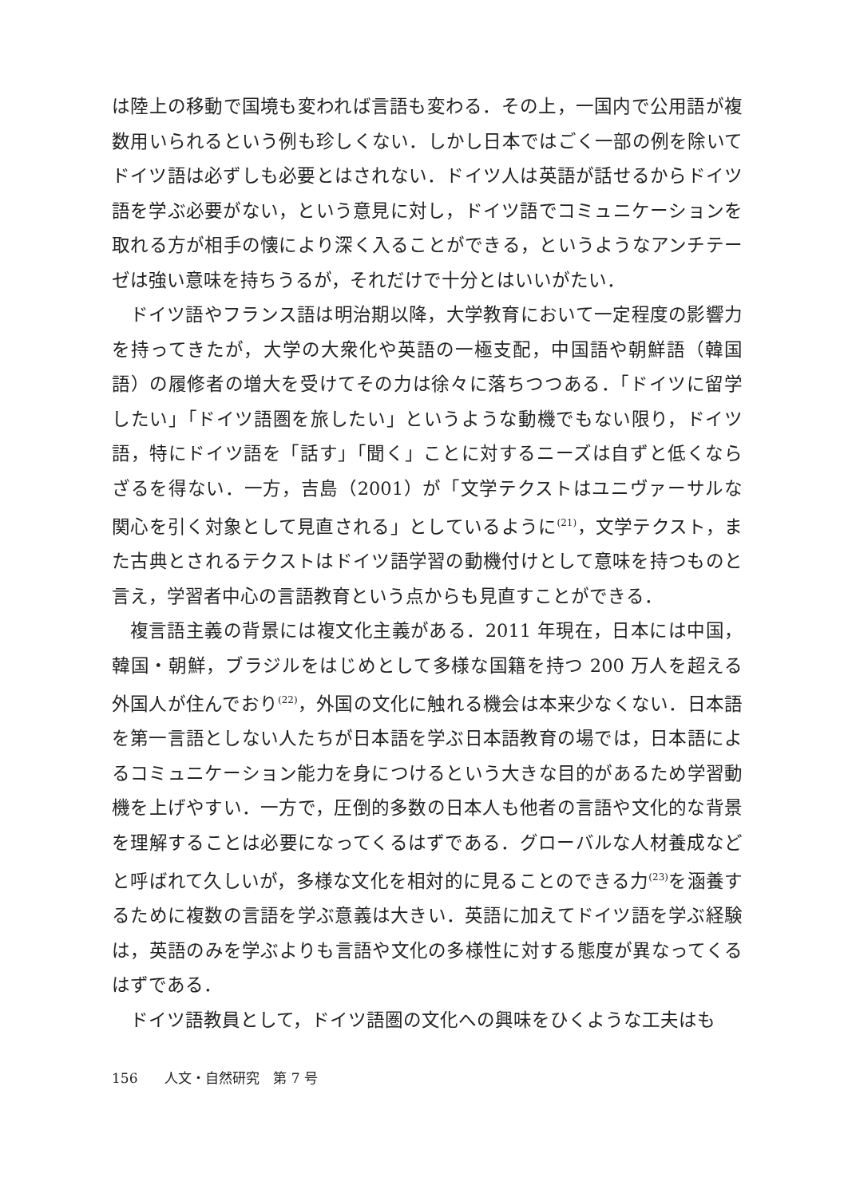は陸上の移動で国境も変われば言語も変わる．その上，一国内で公用語が複数用いられるという例も珍しくない．しかし日本ではごく一部の例を除いてドイツ語は必ずしも必要とはされない．ドイツ人は英語が話せるからドイツ語を学ぶ必要がない，という意見に対し，ドイツ語でコミュニケーションを取れる方が相手の懐により深く入ることができる，というようなアンチテーゼは強い意味を持ちうるが，それだけで十分とはいいがたい．
ドイツ語やフランス語は明治期以降，大学教育において一定程度の影響力を持ってきたが，大学の大衆化や英語の一極支配，中国語や朝鮮語（韓国語）の履修者の増大を受けてその力は徐々に落ちつつある．「ドイツに留学したい」「ドイツ語圏を旅したい」というような動機でもない限り，ドイツ語，特にドイツ語を「話す」「聞く」ことに対するニーズは自ずと低くならざるを得ない．一方，吉島（2001）が「文学テクストはユニヴァーサルな関心を引く対象として見直される」としているように<sup>(21)</sup>，文学テクスト，また古典とされるテクストはドイツ語学習の動機付けとして意味を持つものと言え，学習者中心の言語教育という点からも見直すことができる．
複言語主義の背景には複文化主義がある．2011 年現在，日本には中国，韓国・朝鮮，ブラジルをはじめとして多様な国籍を持つ 200 万人を超える外国人が住んでおり<sup>(22)</sup>，外国の文化に触れる機会は本来少なくない．日本語を第一言語としない人たちが日本語を学ぶ日本語教育の場では，日本語によるコミュニケーション能力を身につけるという大きな目的があるため学習動機を上げやすい．一方で，圧倒的多数の日本人も他者の言語や文化的な背景を理解することは必要になってくるはずである．グローバルな人材養成などと呼ばれて久しいが，多様な文化を相対的に見ることのできる力<sup>(23)</sup>を涵養するために複数の言語を学ぶ意義は大きい．英語に加えてドイツ語を学ぶ経験は，英語のみを学ぶよりも言語や文化の多様性に対する態度が異なってくるはずである．
ドイツ語教員として，ドイツ語圏の文化への興味をひくような工夫はも
156　　人文・自然研究　第 7 号